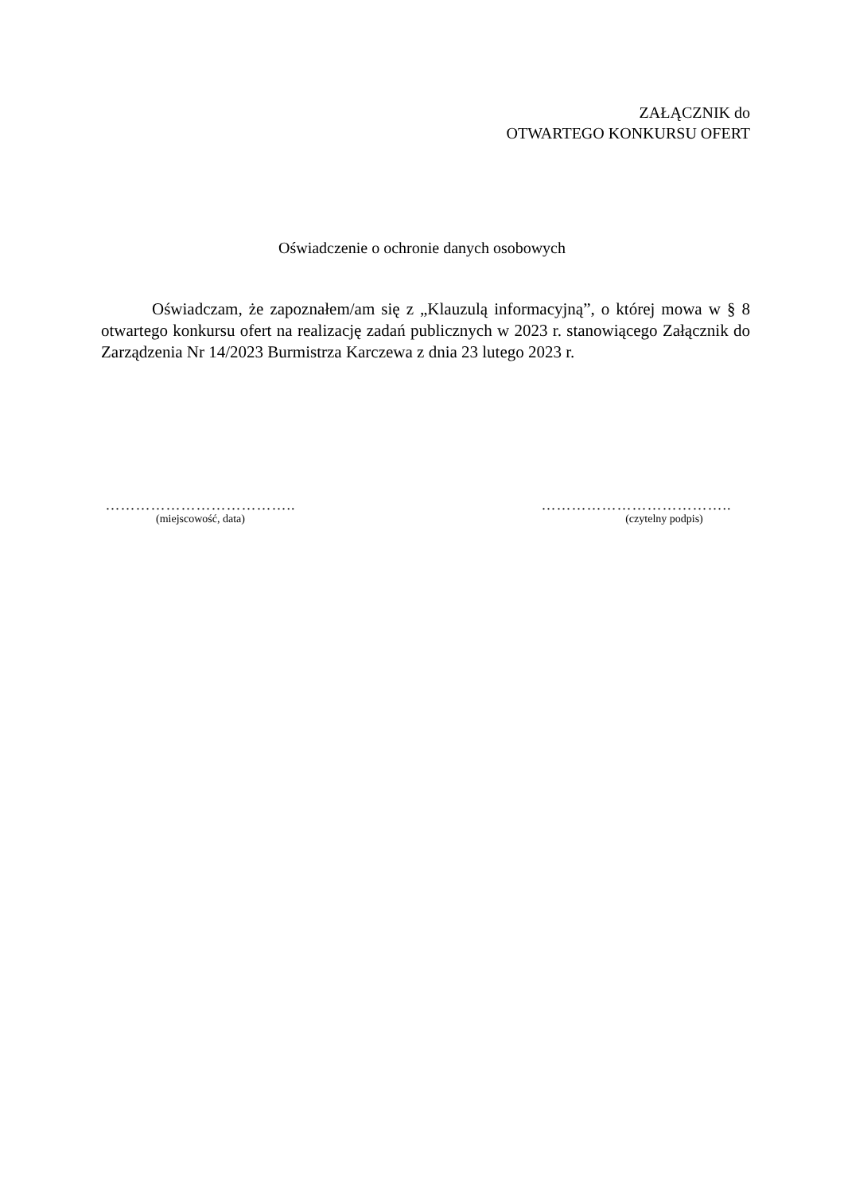ZAŁĄCZNIK do
OTWARTEGO KONKURSU OFERT
Oświadczenie o ochronie danych osobowych
Oświadczam, że zapoznałem/am się z „Klauzulą informacyjną”, o której mowa w § 8 otwartego konkursu ofert na realizację zadań publicznych w 2023 r. stanowiącego Załącznik do Zarządzenia Nr 14/2023 Burmistrza Karczewa z dnia 23 lutego 2023 r.
………………………………..
(miejscowość, data)
………………………………..
(czytelny podpis)